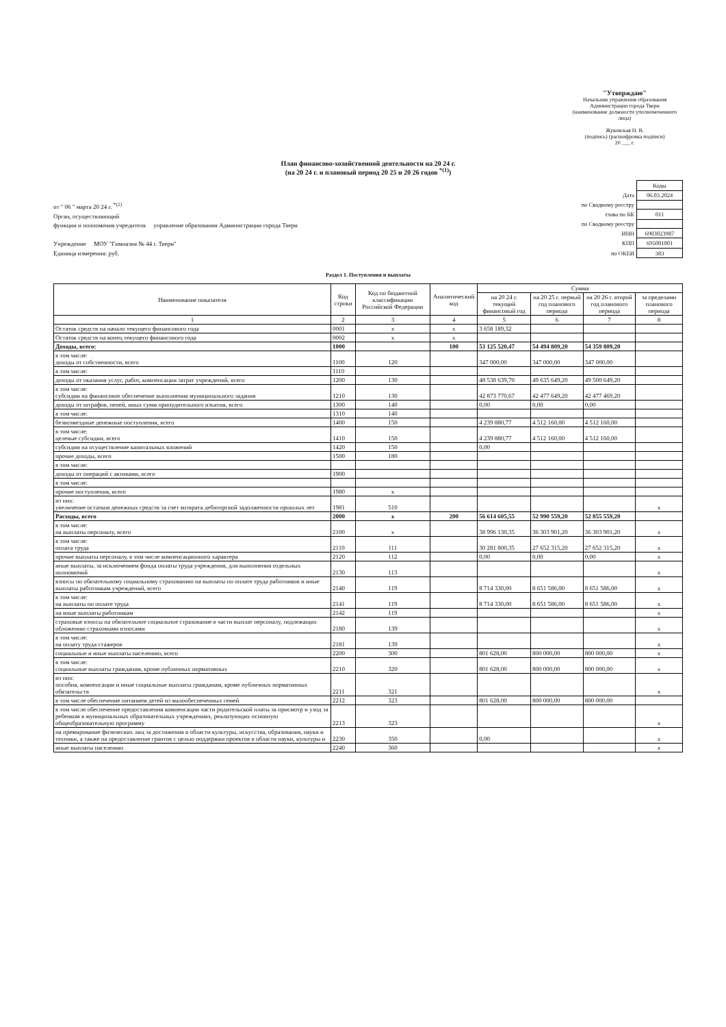"Утверждаю"
Начальник управления образования
Администрации города Твери
(наименование должности уполномоченного лица)
Жуковская Н. В.
(подпись) (расшифровка подписи)
20 ___ г.
План финансово-хозяйственной деятельности на 20 24 г.
(на 20 24 г. и плановый период 20 25 и 20 26 годов <sup>*(1)</sup>)
от " 06 " марта 20 24 г. <sup>*(2)</sup>
Орган, осуществляющий
функции и полномочия учредителя управление образования Администрации города Твери
Учреждение МОУ "Гимназия № 44 г. Твери"
Единица измерения: руб.
| | Коды |
| Дата | 06.03.2024 |
| по Сводному реестру | |
| глава по БК | 011 |
| по Сводному реестру | |
| ИНН | 6903023987 |
| КПП | 695001001 |
| по ОКЕИ | 383 |
Раздел 1. Поступления и выплаты
| Наименование показателя | Код строки | Код по бюджетной классификации Российской Федерации | Аналитический код | Сумма | | | |
| --- | --- | --- | --- | --- | --- | --- | --- |
| | | | | на 20 24 г. текущий финансовый год | на 20 25 г. первый год планового периода | на 20 26 г. второй год планового периода | за пределами планового периода |
| 1 | 2 | 3 | 4 | 5 | 6 | 7 | 8 |
| Остаток средств на начало текущего финансового года | 0001 | x | x | 3 658 189,32 | | | |
| Остаток средств на конец текущего финансового года | 0002 | x | x | | | | |
| Доходы, всего: | 1000 | | 100 | 53 125 520,47 | 54 494 809,20 | 54 359 809,20 | |
| в том числе: доходы от собственности, всего | 1100 | 120 | | 347 000,00 | 347 000,00 | 347 000,00 | |
| в том числе: | 1110 | | | | | | |
| доходы от оказания услуг, работ, компенсации затрат учреждений, всего | 1200 | 130 | | 48 538 639,70 | 49 635 649,20 | 49 500 649,20 | |
| в том числе: субсидии на финансовое обеспечение выполнения муниципального задания | 1210 | 130 | | 42 873 770,67 | 42 477 649,20 | 42 477 469,20 | |
| доходы от штрафов, пеней, иных сумм принудительного изъятия, всего | 1300 | 140 | | 0,00 | 0,00 | 0,00 | |
| в том числе: | 1310 | 140 | | | | | |
| безвозмездные денежные поступления, всего | 1400 | 150 | | 4 239 880,77 | 4 512 160,00 | 4 512 160,00 | |
| в том числе: целевые субсидии, всего | 1410 | 150 | | 4 239 880,77 | 4 512 160,00 | 4 512 160,00 | |
| субсидии на осуществление капитальных вложений | 1420 | 150 | | 0,00 | | | |
| прочие доходы, всего | 1500 | 180 | | | | | |
| в том числе: | | | | | | | |
| доходы от операций с активами, всего | 1900 | | | | | | |
| в том числе: | | | | | | | |
| прочие поступления, всего | 1980 | x | | | | | |
| из них: увеличение остатков денежных средств за счет возврата дебиторской задолженности прошлых лет | 1981 | 510 | | | | | x |
| Расходы, всего | 2000 | x | 200 | 56 614 605,55 | 52 990 559,20 | 52 855 559,20 | |
| в том числе: на выплаты персоналу, всего | 2100 | x | | 38 996 130,35 | 36 303 901,20 | 36 303 901,20 | x |
| в том числе: оплата труда | 2110 | 111 | | 30 281 800,35 | 27 652 315,20 | 27 652 315,20 | x |
| прочие выплаты персоналу, в том числе компенсационного характера | 2120 | 112 | | 0,00 | 0,00 | 0,00 | x |
| иные выплаты, за исключением фонда оплаты труда учреждения, для выполнения отдельных полномочий | 2130 | 113 | | | | | x |
| взносы по обязательному социальному страхованию на выплаты по оплате труда работников и иные выплаты работникам учреждений, всего | 2140 | 119 | | 8 714 330,00 | 8 651 586,00 | 8 651 586,00 | x |
| в том числе: на выплаты по оплате труда | 2141 | 119 | | 8 714 330,00 | 8 651 586,00 | 8 651 586,00 | x |
| на иные выплаты работникам | 2142 | 119 | | | | | x |
| страховые взносы на обязательное социальное страхование в части выплат персоналу, подлежащих обложению страховыми взносами | 2180 | 139 | | | | | x |
| в том числе: на оплату труда стажеров | 2181 | 139 | | | | | x |
| социальные и иные выплаты населению, всего | 2200 | 300 | | 801 628,00 | 800 000,00 | 800 000,00 | x |
| в том числе: социальные выплаты гражданам, кроме публичных нормативных | 2210 | 320 | | 801 628,00 | 800 000,00 | 800 000,00 | x |
| из них: пособия, компенсации и иные социальные выплаты гражданам, кроме публичных нормативных обязательств | 2211 | 321 | | | | | x |
| в том числе обеспечение питанием детей из малообеспеченных семей | 2212 | 323 | | 801 628,00 | 800 000,00 | 800 000,00 | |
| в том числе обеспечение предоставления компенсации части родительской платы за присмотр и уход за ребенком в муниципальных образовательных учреждениях, реализующих основную общеобразовательную программу | 2213 | 323 | | | | | x |
| на премирование физических лиц за достижения в области культуры, искусства, образования, науки и техники, а также на предоставление грантов с целью поддержки проектов в области науки, культуры и | 2230 | 350 | | 0,00 | | | x |
| иные выплаты населению | 2240 | 360 | | | | | x |